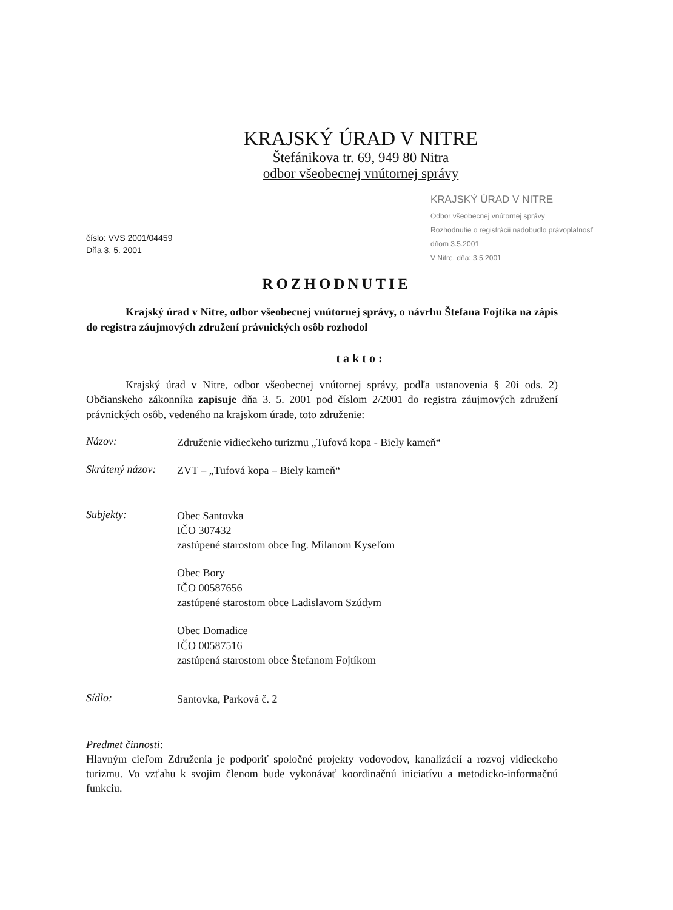KRAJSKÝ ÚRAD V NITRE
Štefánikova tr. 69, 949 80 Nitra
odbor všeobecnej vnútornej správy
číslo: VVS 2001/04459
Dňa 3. 5. 2001
KRAJSKÝ ÚRAD V NITRE
Odbor všeobecnej vnútornej správy
Rozhodnutie o registrácii nadobudlo právoplatnosť dňom 3.5.2001
V Nitre, dňa: 3.5.2001
ROZHODNUTIE
Krajský úrad v Nitre, odbor všeobecnej vnútornej správy, o návrhu Štefana Fojtíka na zápis do registra záujmových združení právnických osôb rozhodol
takto:
Krajský úrad v Nitre, odbor všeobecnej vnútornej správy, podľa ustanovenia § 20i ods. 2) Občianskeho zákonníka zapisuje dňa 3. 5. 2001 pod číslom 2/2001 do registra záujmových združení právnických osôb, vedeného na krajskom úrade, toto združenie:
Názov:
Združenie vidieckeho turizmu „Tufová kopa - Biely kameň“
Skrátený názov:
ZVT – „Tufová kopa – Biely kameň“
Subjekty:
Obec Santovka
IČO 307432
zastúpené starostom obce Ing. Milanom Kyseľom
Obec Bory
IČO 00587656
zastúpené starostom obce Ladislavom Szúdym
Obec Domadice
IČO 00587516
zastúpená starostom obce Štefanom Fojtíkom
Sídlo:
Santovka, Parková č. 2
Predmet činnosti:
Hlavným cieľom Združenia je podporiť spoločné projekty vodovodov, kanalizácií a rozvoj vidieckeho turizmu. Vo vzťahu k svojim členom bude vykonávať koordinačnú iniciatívu a metodicko-informačnú funkciu.